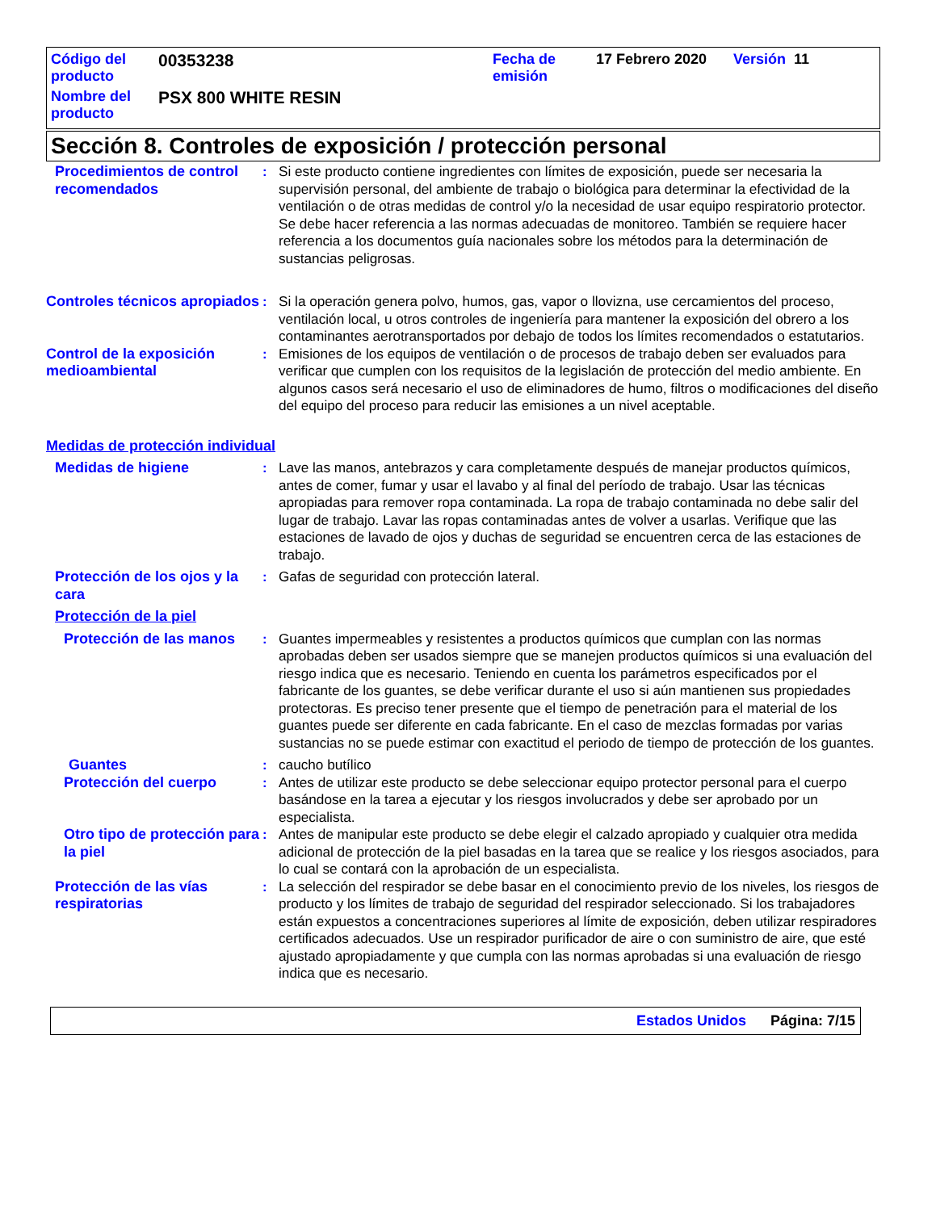| Código del producto | 00353238 | Fecha de emisión | 17 Febrero 2020 | Versión 11 |
| Nombre del producto | PSX 800 WHITE RESIN | | | |
Sección 8. Controles de exposición / protección personal
Procedimientos de control recomendados
: Si este producto contiene ingredientes con límites de exposición, puede ser necesaria la supervisión personal, del ambiente de trabajo o biológica para determinar la efectividad de la ventilación o de otras medidas de control y/o la necesidad de usar equipo respiratorio protector. Se debe hacer referencia a las normas adecuadas de monitoreo. También se requiere hacer referencia a los documentos guía nacionales sobre los métodos para la determinación de sustancias peligrosas.
Controles técnicos apropiados
: Si la operación genera polvo, humos, gas, vapor o llovizna, use cercamientos del proceso, ventilación local, u otros controles de ingeniería para mantener la exposición del obrero a los contaminantes aerotransportados por debajo de todos los límites recomendados o estatutarios.
Control de la exposición medioambiental
: Emisiones de los equipos de ventilación o de procesos de trabajo deben ser evaluados para verificar que cumplen con los requisitos de la legislación de protección del medio ambiente. En algunos casos será necesario el uso de eliminadores de humo, filtros o modificaciones del diseño del equipo del proceso para reducir las emisiones a un nivel aceptable.
Medidas de protección individual
Medidas de higiene : Lave las manos, antebrazos y cara completamente después de manejar productos químicos, antes de comer, fumar y usar el lavabo y al final del período de trabajo. Usar las técnicas apropiadas para remover ropa contaminada. La ropa de trabajo contaminada no debe salir del lugar de trabajo. Lavar las ropas contaminadas antes de volver a usarlas. Verifique que las estaciones de lavado de ojos y duchas de seguridad se encuentren cerca de las estaciones de trabajo.
Protección de los ojos y la cara
: Gafas de seguridad con protección lateral.
Protección de la piel
Protección de las manos : Guantes impermeables y resistentes a productos químicos que cumplan con las normas aprobadas deben ser usados siempre que se manejen productos químicos si una evaluación del riesgo indica que es necesario. Teniendo en cuenta los parámetros especificados por el fabricante de los guantes, se debe verificar durante el uso si aún mantienen sus propiedades protectoras. Es preciso tener presente que el tiempo de penetración para el material de los guantes puede ser diferente en cada fabricante. En el caso de mezclas formadas por varias sustancias no se puede estimar con exactitud el periodo de tiempo de protección de los guantes.
Guantes : caucho butílico
Protección del cuerpo : Antes de utilizar este producto se debe seleccionar equipo protector personal para el cuerpo basándose en la tarea a ejecutar y los riesgos involucrados y debe ser aprobado por un especialista.
Otro tipo de protección para la piel
: Antes de manipular este producto se debe elegir el calzado apropiado y cualquier otra medida adicional de protección de la piel basadas en la tarea que se realice y los riesgos asociados, para lo cual se contará con la aprobación de un especialista.
Protección de las vías respiratorias
: La selección del respirador se debe basar en el conocimiento previo de los niveles, los riesgos de producto y los límites de trabajo de seguridad del respirador seleccionado. Si los trabajadores están expuestos a concentraciones superiores al límite de exposición, deben utilizar respiradores certificados adecuados. Use un respirador purificador de aire o con suministro de aire, que esté ajustado apropiadamente y que cumpla con las normas aprobadas si una evaluación de riesgo indica que es necesario.
Estados Unidos Página: 7/15